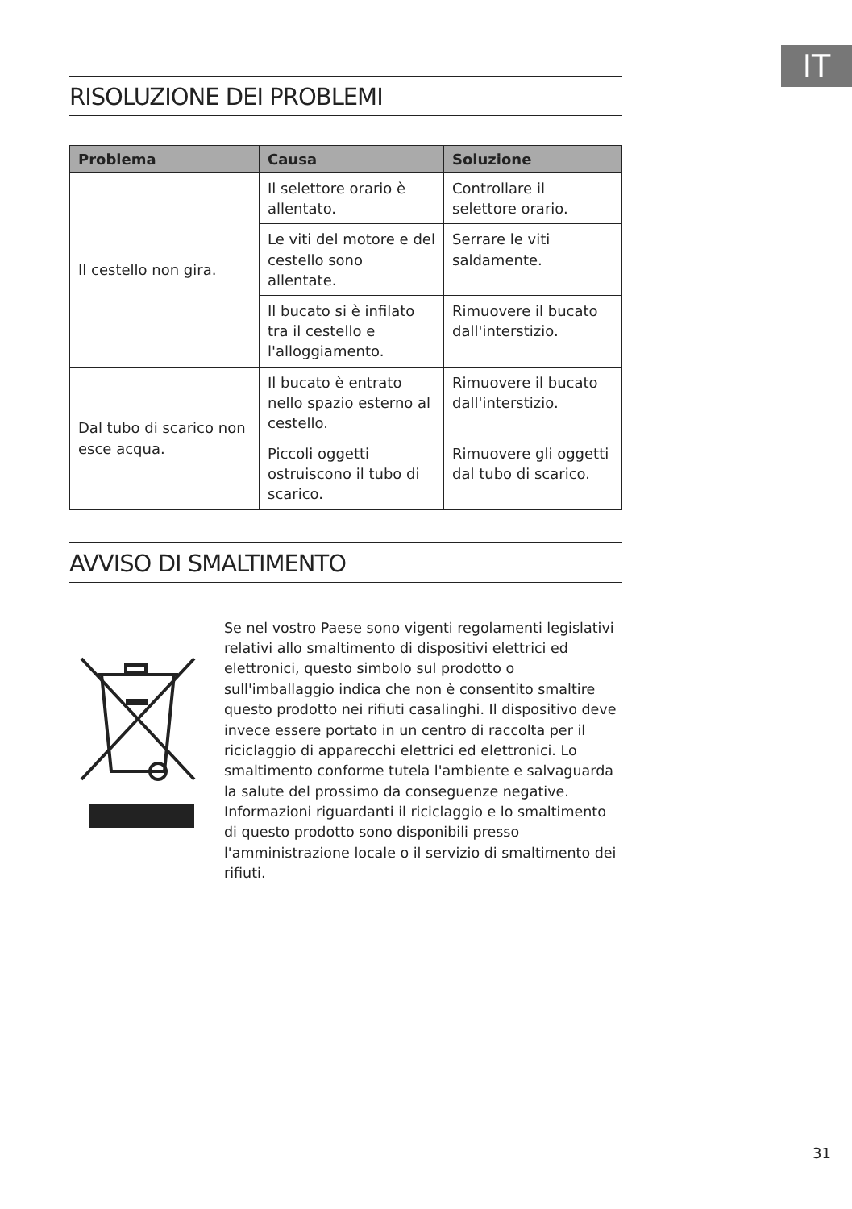IT
RISOLUZIONE DEI PROBLEMI
| Problema | Causa | Soluzione |
| --- | --- | --- |
| Il cestello non gira. | Il selettore orario è allentato. | Controllare il selettore orario. |
| | Le viti del motore e del cestello sono allentate. | Serrare le viti saldamente. |
| | Il bucato si è infilato tra il cestello e l'alloggiamento. | Rimuovere il bucato dall'interstizio. |
| Dal tubo di scarico non esce acqua. | Il bucato è entrato nello spazio esterno al cestello. | Rimuovere il bucato dall'interstizio. |
| | Piccoli oggetti ostruiscono il tubo di scarico. | Rimuovere gli oggetti dal tubo di scarico. |
AVVISO DI SMALTIMENTO
Se nel vostro Paese sono vigenti regolamenti legislativi relativi allo smaltimento di dispositivi elettrici ed elettronici, questo simbolo sul prodotto o sull'imballaggio indica che non è consentito smaltire questo prodotto nei rifiuti casalinghi. Il dispositivo deve invece essere portato in un centro di raccolta per il riciclaggio di apparecchi elettrici ed elettronici. Lo smaltimento conforme tutela l'ambiente e salvaguarda la salute del prossimo da conseguenze negative. Informazioni riguardanti il riciclaggio e lo smaltimento di questo prodotto sono disponibili presso l'amministrazione locale o il servizio di smaltimento dei rifiuti.
31